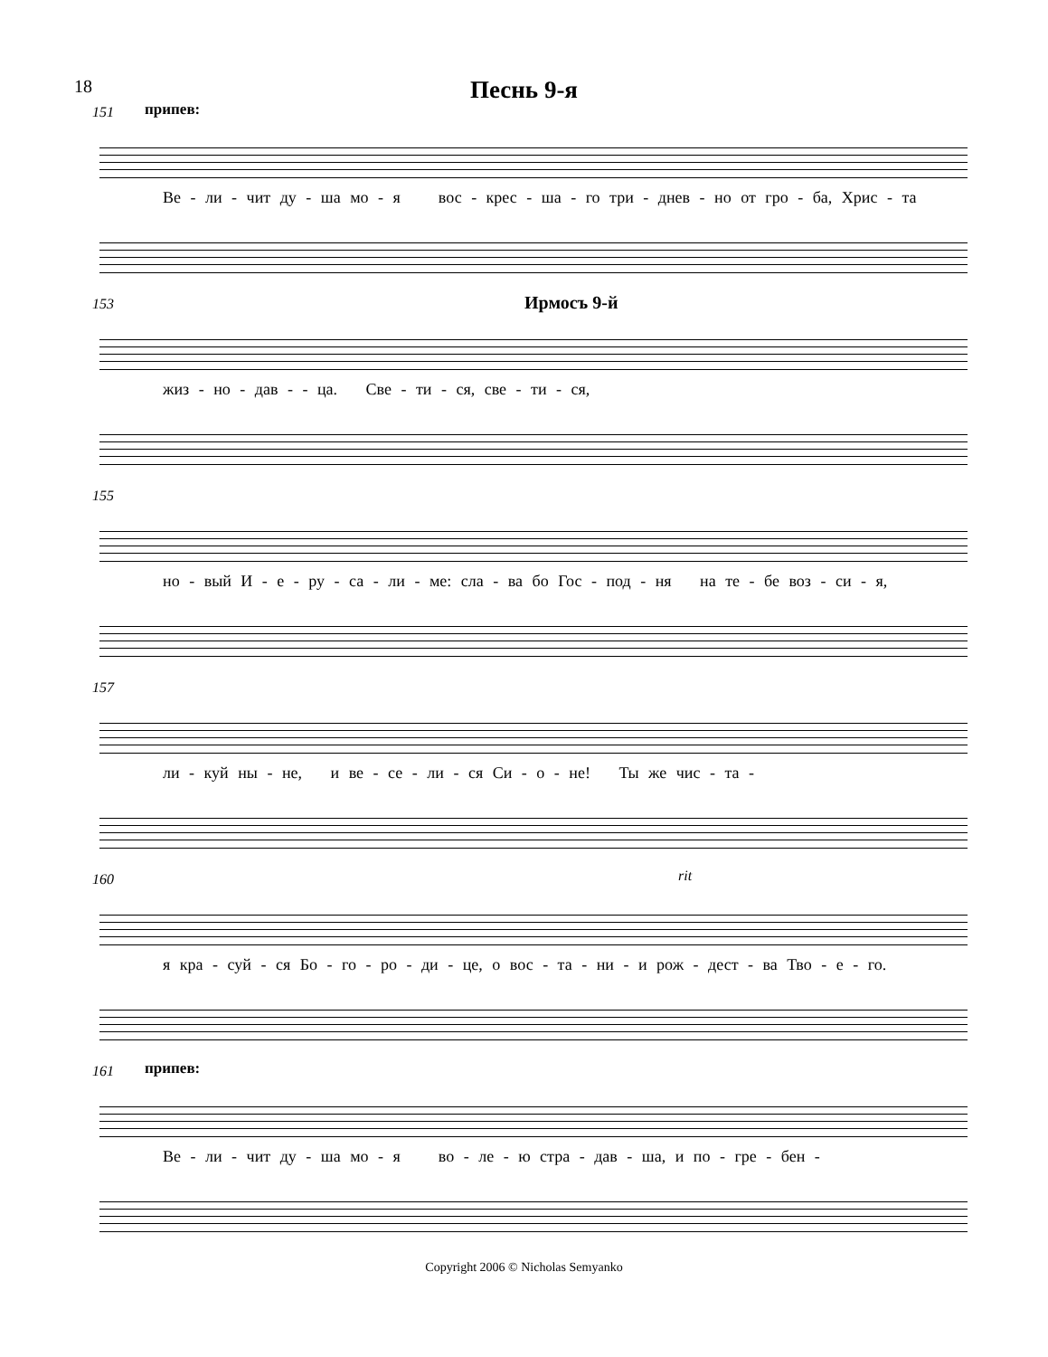18
Песнь 9-я
151 припев:
Ве - ли - чит ду - ша мо - я вос - крес - ша - го три - днев - но от гро - ба, Хрис - та
153 Ирмосъ 9-й
жиз - но - дав - - ца. Све - ти - ся, све - ти - ся,
155
но - вый И - е - ру - са - ли - ме: сла - ва бо Гос - под - ня на те - бе воз - си - я,
157
ли - куй ны - не, и ве - се - ли - ся Си - о - не! Ты же чис - та -
160 rit
я кра - суй - ся Бо - го - ро - ди - це, о вос - та - ни - и рож - дест - ва Тво - е - го.
161 припев:
Ве - ли - чит ду - ша мо - я во - ле - ю стра - дав - ша, и по - гре - бен -
Copyright 2006 © Nicholas Semyanko